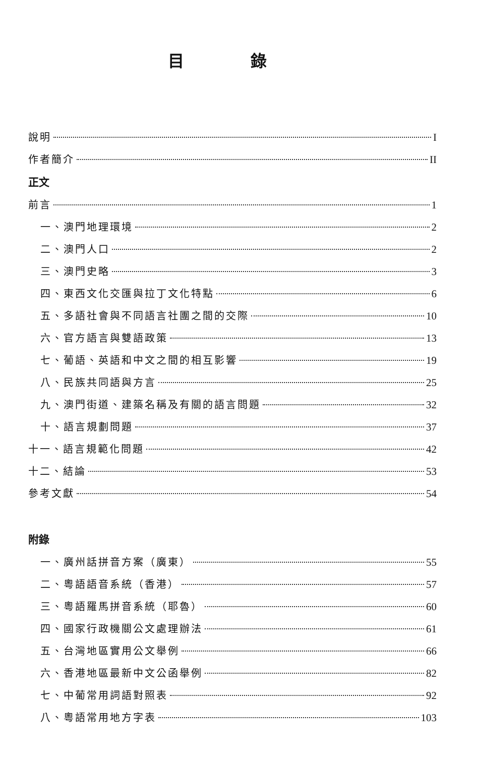目 錄
說明 I
作者簡介 II
正文
前言 1
一、澳門地理環境 2
二、澳門人口 2
三、澳門史略 3
四、東西文化交匯與拉丁文化特點 6
五、多語社會與不同語言社團之間的交際 10
六、官方語言與雙語政策 13
七、葡語、英語和中文之間的相互影響 19
八、民族共同語與方言 25
九、澳門街道、建築名稱及有關的語言問題 32
十、語言規劃問題 37
十一、語言規範化問題 42
十二、結論 53
參考文獻 54
附錄
一、廣州話拼音方案（廣東） 55
二、粵語語音系統（香港） 57
三、粵語羅馬拼音系統（耶魯） 60
四、國家行政機關公文處理辦法 61
五、台灣地區實用公文舉例 66
六、香港地區最新中文公函舉例 82
七、中葡常用詞語對照表 92
八、粵語常用地方字表 103